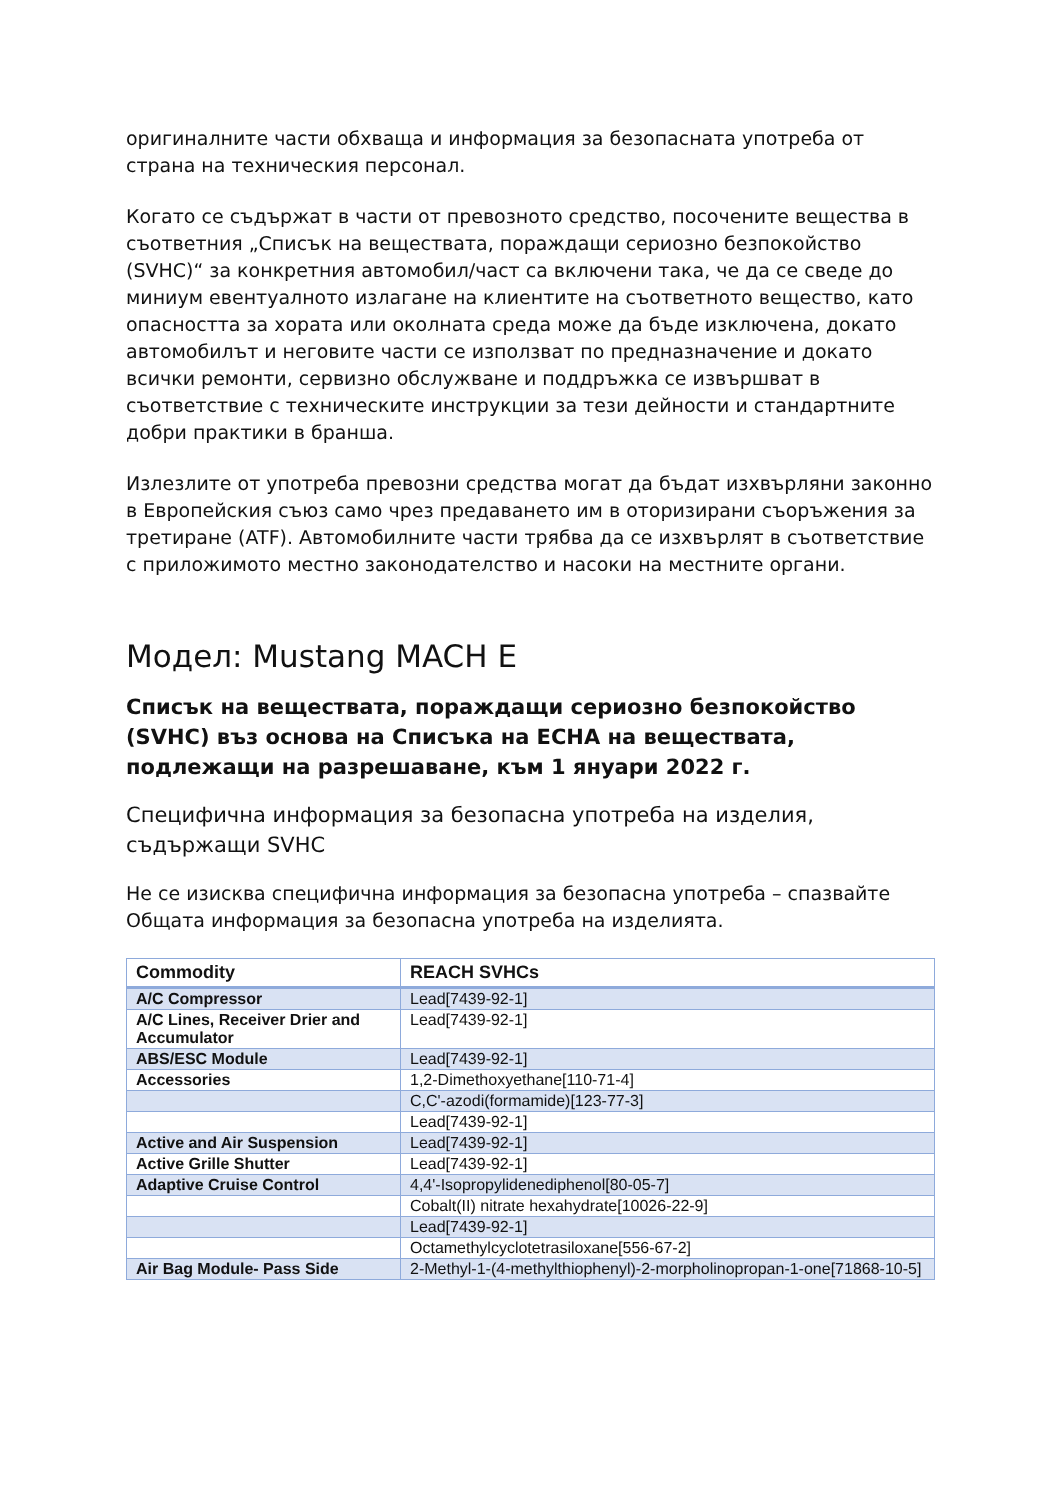оригиналните части обхваща и информация за безопасната употреба от страна на техническия персонал.
Когато се съдържат в части от превозното средство, посочените вещества в съответния „Списък на веществата, пораждащи сериозно безпокойство (SVHC)“ за конкретния автомобил/част са включени така, че да се сведе до миниум евентуалното излагане на клиентите на съответното вещество, като опасността за хората или околната среда може да бъде изключена, докато автомобилът и неговите части се използват по предназначение и докато всички ремонти, сервизно обслужване и поддръжка се извършват в съответствие с техническите инструкции за тези дейности и стандартните добри практики в бранша.
Излезлите от употреба превозни средства могат да бъдат изхвърляни законно в Европейския съюз само чрез предаването им в оторизирани съоръжения за третиране (ATF). Автомобилните части трябва да се изхвърлят в съответствие с приложимото местно законодателство и насоки на местните органи.
Модел: Mustang MACH E
Списък на веществата, пораждащи сериозно безпокойство (SVHC) въз основа на Списъка на ECHA на веществата, подлежащи на разрешаване, към 1 януари 2022 г.
Специфична информация за безопасна употреба на изделия, съдържащи SVHC
Не се изисква специфична информация за безопасна употреба – спазвайте Общата информация за безопасна употреба на изделията.
| Commodity | REACH SVHCs |
| --- | --- |
| A/C Compressor | Lead[7439-92-1] |
| A/C Lines, Receiver Drier and Accumulator | Lead[7439-92-1] |
| ABS/ESC Module | Lead[7439-92-1] |
| Accessories | 1,2-Dimethoxyethane[110-71-4] |
| | C,C'-azodi(formamide)[123-77-3] |
| | Lead[7439-92-1] |
| Active and Air Suspension | Lead[7439-92-1] |
| Active Grille Shutter | Lead[7439-92-1] |
| Adaptive Cruise Control | 4,4'-Isopropylidenediphenol[80-05-7] |
| | Cobalt(II) nitrate hexahydrate[10026-22-9] |
| | Lead[7439-92-1] |
| | Octamethylcyclotetrasiloxane[556-67-2] |
| Air Bag Module- Pass Side | 2-Methyl-1-(4-methylthiophenyl)-2-morpholinopropan-1-one[71868-10-5] |